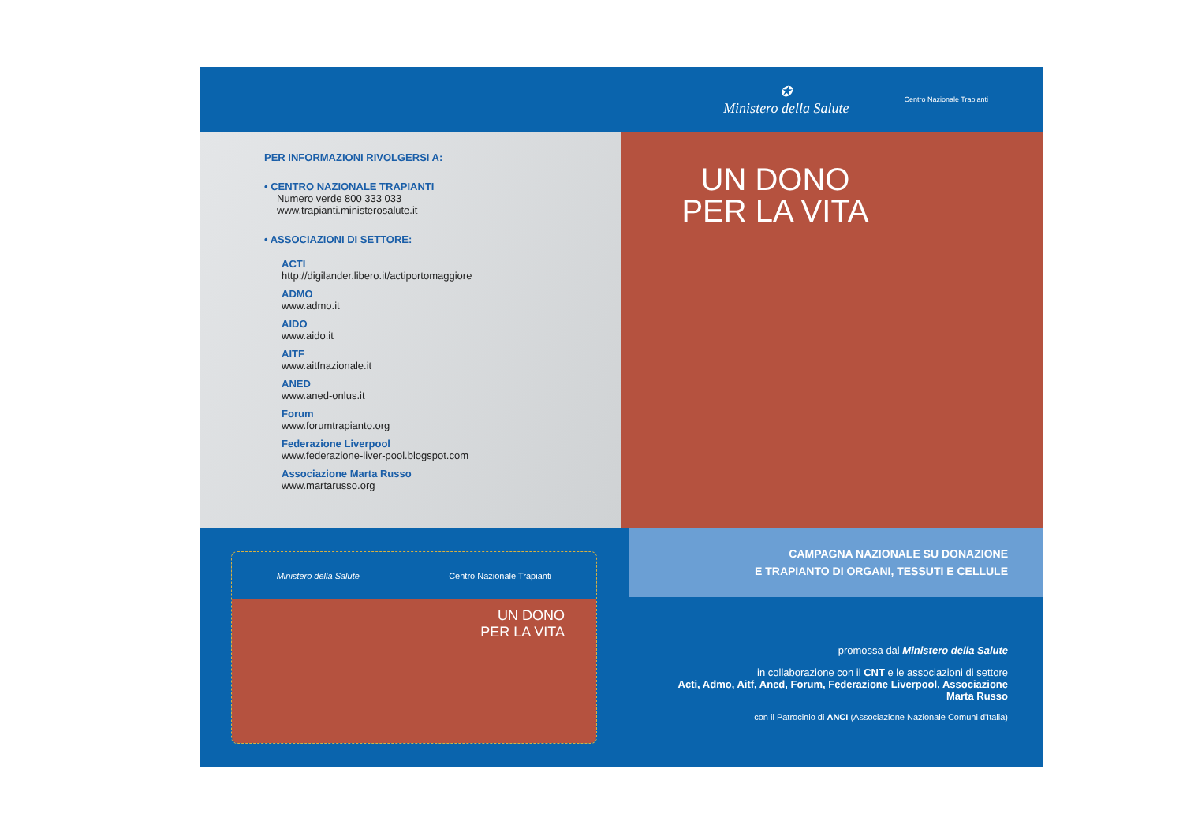✪
Ministero della Salute
Centro Nazionale Trapianti
PER INFORMAZIONI RIVOLGERSI A:
• CENTRO NAZIONALE TRAPIANTI
Numero verde 800 333 033
www.trapianti.ministerosalute.it
• ASSOCIAZIONI DI SETTORE:
ACTI
http://digilander.libero.it/actiportomaggiore
ADMO
www.admo.it
AIDO
www.aido.it
AITF
www.aitfnazionale.it
ANED
www.aned-onlus.it
Forum
www.forumtrapianto.org
Federazione Liverpool
www.federazione-liver-pool.blogspot.com
Associazione Marta Russo
www.martarusso.org
UN DONO PER LA VITA
Ministero della Salute Centro Nazionale Trapianti
UN DONO
PER LA VITA
CAMPAGNA NAZIONALE SU DONAZIONE
E TRAPIANTO DI ORGANI, TESSUTI E CELLULE
promossa dal Ministero della Salute
in collaborazione con il CNT e le associazioni di settore
Acti, Admo, Aitf, Aned, Forum, Federazione Liverpool, Associazione Marta Russo
con il Patrocinio di ANCI (Associazione Nazionale Comuni d'Italia)